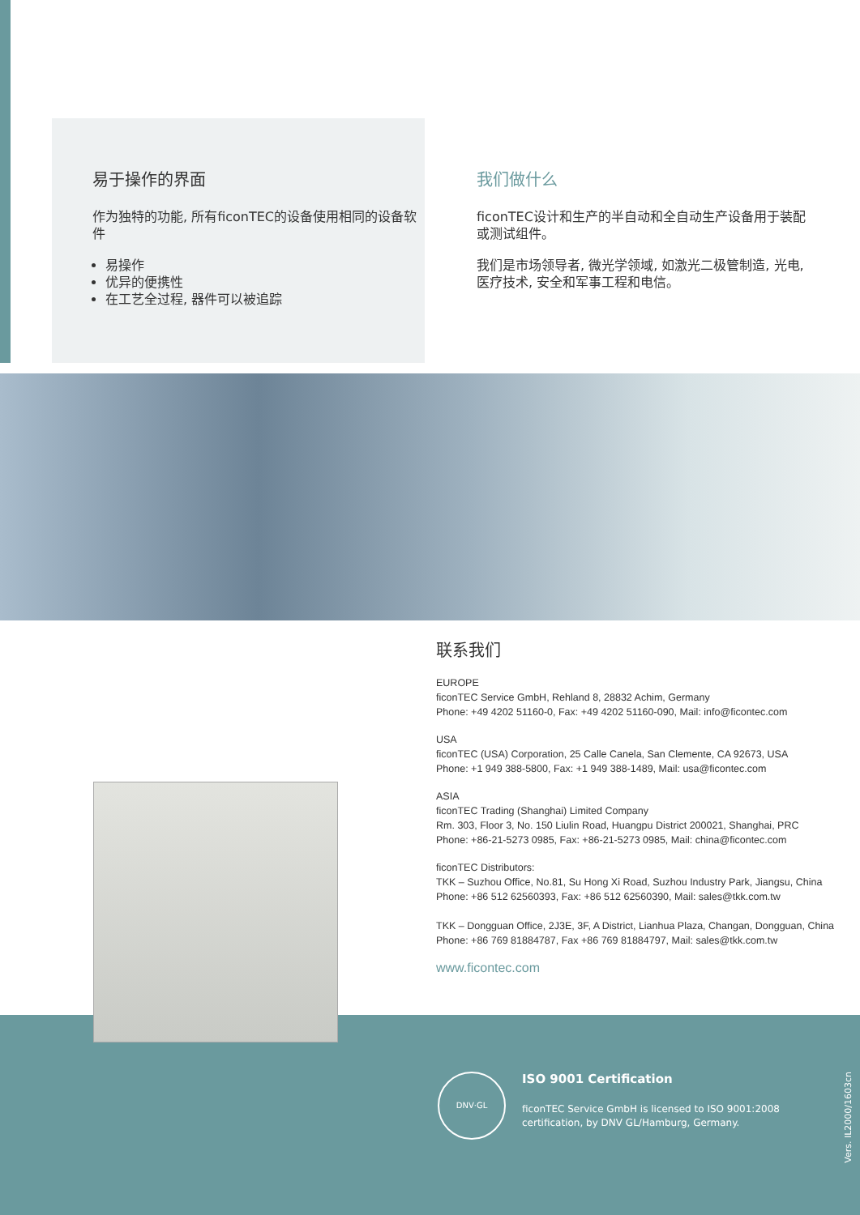易于操作的界面
作为独特的功能, 所有ficonTEC的设备使用相同的设备软件
易操作
优异的便携性
在工艺全过程, 器件可以被追踪
我们做什么
ficonTEC设计和生产的半自动和全自动生产设备用于装配或测试组件。
我们是市场领导者, 微光学领域, 如激光二极管制造, 光电, 医疗技术, 安全和军事工程和电信。
联系我们
EUROPE
ficonTEC Service GmbH, Rehland 8, 28832 Achim, Germany
Phone: +49 4202 51160-0, Fax: +49 4202 51160-090, Mail: info@ficontec.com
USA
ficonTEC (USA) Corporation, 25 Calle Canela, San Clemente, CA 92673, USA
Phone: +1 949 388-5800, Fax: +1 949 388-1489, Mail: usa@ficontec.com
ASIA
ficonTEC Trading (Shanghai) Limited Company
Rm. 303, Floor 3, No. 150 Liulin Road, Huangpu District 200021, Shanghai, PRC
Phone: +86-21-5273 0985, Fax: +86-21-5273 0985, Mail: china@ficontec.com
ficonTEC Distributors:
TKK – Suzhou Office, No.81, Su Hong Xi Road, Suzhou Industry Park, Jiangsu, China
Phone: +86 512 62560393, Fax: +86 512 62560390, Mail: sales@tkk.com.tw
TKK – Dongguan Office, 2J3E, 3F, A District, Lianhua Plaza, Changan, Dongguan, China
Phone: +86 769 81884787, Fax +86 769 81884797, Mail: sales@tkk.com.tw
www.ficontec.com
DNV·GL
ISO 9001 Certification
ficonTEC Service GmbH is licensed to ISO 9001:2008
certification, by DNV GL/Hamburg, Germany.
Vers. IL2000/1603cn